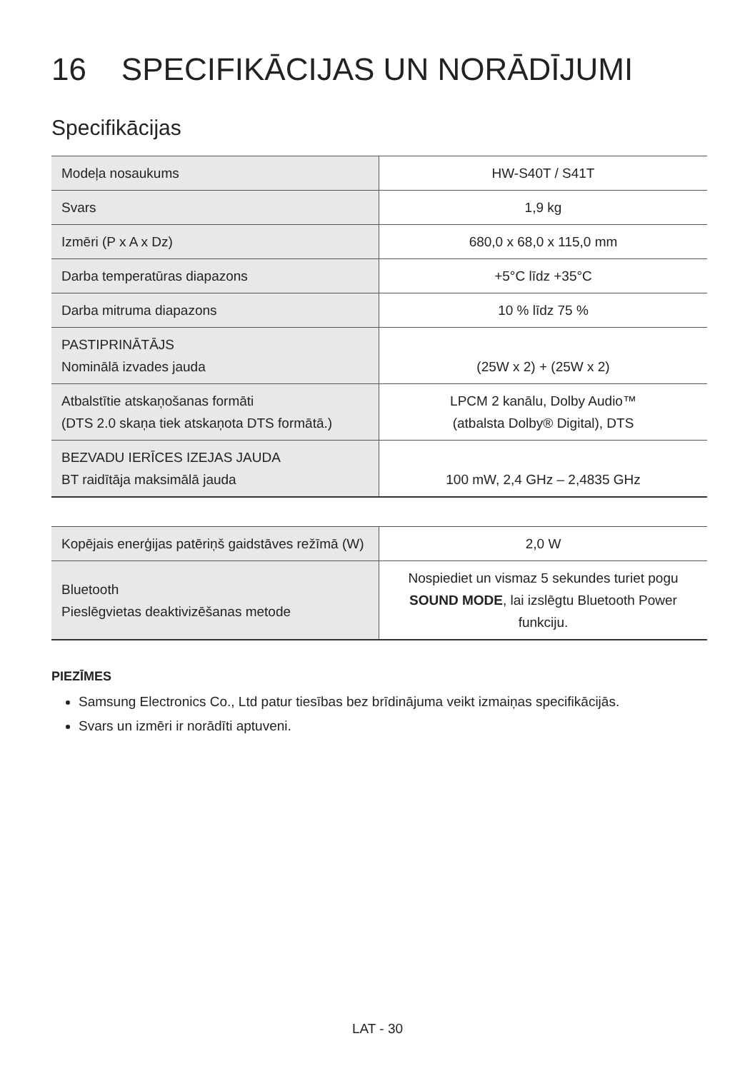16 SPECIFIKĀCIJAS UN NORĀDĪJUMI
Specifikācijas
| Modeļa nosaukums | HW-S40T / S41T |
| Svars | 1,9 kg |
| Izmēri (P x A x Dz) | 680,0 x 68,0 x 115,0 mm |
| Darba temperatūras diapazons | +5°C līdz +35°C |
| Darba mitruma diapazons | 10 % līdz 75 % |
| PASTIPRINĀTĀJS Nominālā izvades jauda | (25W x 2) + (25W x 2) |
| Atbalstītie atskaņošanas formāti (DTS 2.0 skaņa tiek atskaņota DTS formātā.) | LPCM 2 kanālu, Dolby Audio™ (atbalsta Dolby® Digital), DTS |
| BEZVADU IERĪCES IZEJAS JAUDA BT raidītāja maksimālā jauda | 100 mW, 2,4 GHz – 2,4835 GHz |
| Kopējais enerģijas patēriņš gaidstāves režīmā (W) | 2,0 W |
| Bluetooth Pieslēgvietas deaktivizēšanas metode | Nospiediet un vismaz 5 sekundes turiet pogu SOUND MODE , lai izslēgtu Bluetooth Power funkciju. |
PIEZĪMES
Samsung Electronics Co., Ltd patur tiesības bez brīdinājuma veikt izmaiņas specifikācijās.
Svars un izmēri ir norādīti aptuveni.
LAT - 30